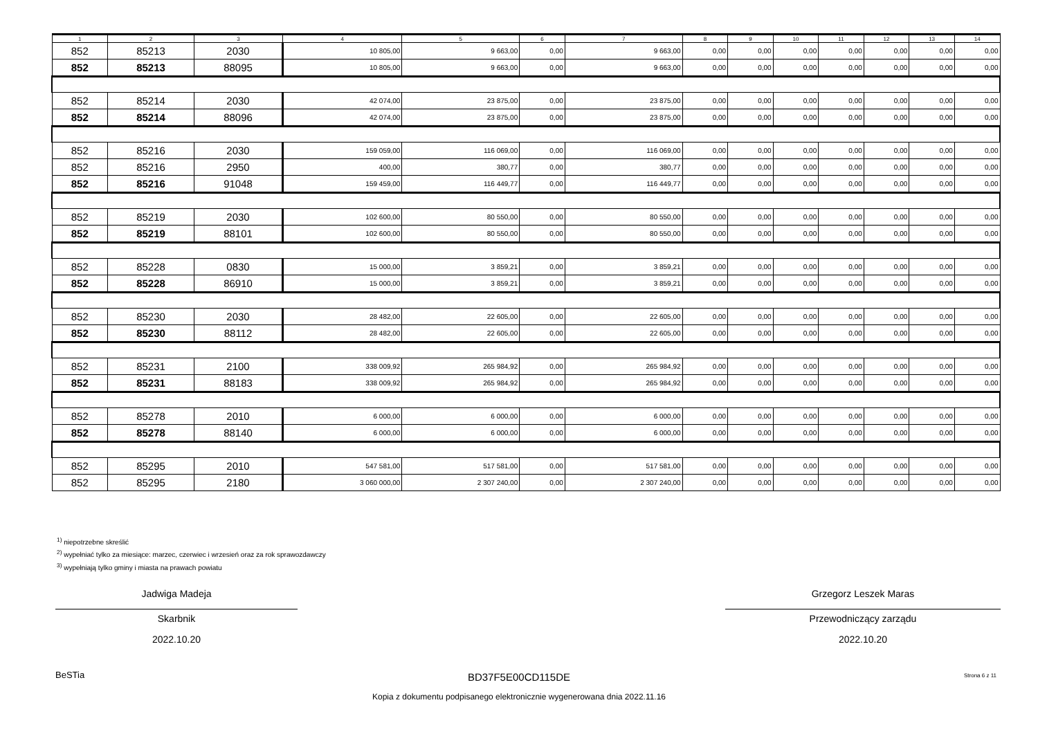| 1 | 2 | 3 | 4 | 5 | 6 | 7 | 8 | 9 | 10 | 11 | 12 | 13 | 14 |
| --- | --- | --- | --- | --- | --- | --- | --- | --- | --- | --- | --- | --- | --- |
| 852 | 85213 | 2030 | 10 805,00 | 9 663,00 | 0,00 | 9 663,00 | 0,00 | 0,00 | 0,00 | 0,00 | 0,00 | 0,00 | 0,00 |
| 852 | 85213 | 88095 | 10 805,00 | 9 663,00 | 0,00 | 9 663,00 | 0,00 | 0,00 | 0,00 | 0,00 | 0,00 | 0,00 | 0,00 |
| 852 | 85214 | 2030 | 42 074,00 | 23 875,00 | 0,00 | 23 875,00 | 0,00 | 0,00 | 0,00 | 0,00 | 0,00 | 0,00 | 0,00 |
| 852 | 85214 | 88096 | 42 074,00 | 23 875,00 | 0,00 | 23 875,00 | 0,00 | 0,00 | 0,00 | 0,00 | 0,00 | 0,00 | 0,00 |
| 852 | 85216 | 2030 | 159 059,00 | 116 069,00 | 0,00 | 116 069,00 | 0,00 | 0,00 | 0,00 | 0,00 | 0,00 | 0,00 | 0,00 |
| 852 | 85216 | 2950 | 400,00 | 380,77 | 0,00 | 380,77 | 0,00 | 0,00 | 0,00 | 0,00 | 0,00 | 0,00 | 0,00 |
| 852 | 85216 | 91048 | 159 459,00 | 116 449,77 | 0,00 | 116 449,77 | 0,00 | 0,00 | 0,00 | 0,00 | 0,00 | 0,00 | 0,00 |
| 852 | 85219 | 2030 | 102 600,00 | 80 550,00 | 0,00 | 80 550,00 | 0,00 | 0,00 | 0,00 | 0,00 | 0,00 | 0,00 | 0,00 |
| 852 | 85219 | 88101 | 102 600,00 | 80 550,00 | 0,00 | 80 550,00 | 0,00 | 0,00 | 0,00 | 0,00 | 0,00 | 0,00 | 0,00 |
| 852 | 85228 | 0830 | 15 000,00 | 3 859,21 | 0,00 | 3 859,21 | 0,00 | 0,00 | 0,00 | 0,00 | 0,00 | 0,00 | 0,00 |
| 852 | 85228 | 86910 | 15 000,00 | 3 859,21 | 0,00 | 3 859,21 | 0,00 | 0,00 | 0,00 | 0,00 | 0,00 | 0,00 | 0,00 |
| 852 | 85230 | 2030 | 28 482,00 | 22 605,00 | 0,00 | 22 605,00 | 0,00 | 0,00 | 0,00 | 0,00 | 0,00 | 0,00 | 0,00 |
| 852 | 85230 | 88112 | 28 482,00 | 22 605,00 | 0,00 | 22 605,00 | 0,00 | 0,00 | 0,00 | 0,00 | 0,00 | 0,00 | 0,00 |
| 852 | 85231 | 2100 | 338 009,92 | 265 984,92 | 0,00 | 265 984,92 | 0,00 | 0,00 | 0,00 | 0,00 | 0,00 | 0,00 | 0,00 |
| 852 | 85231 | 88183 | 338 009,92 | 265 984,92 | 0,00 | 265 984,92 | 0,00 | 0,00 | 0,00 | 0,00 | 0,00 | 0,00 | 0,00 |
| 852 | 85278 | 2010 | 6 000,00 | 6 000,00 | 0,00 | 6 000,00 | 0,00 | 0,00 | 0,00 | 0,00 | 0,00 | 0,00 | 0,00 |
| 852 | 85278 | 88140 | 6 000,00 | 6 000,00 | 0,00 | 6 000,00 | 0,00 | 0,00 | 0,00 | 0,00 | 0,00 | 0,00 | 0,00 |
| 852 | 85295 | 2010 | 547 581,00 | 517 581,00 | 0,00 | 517 581,00 | 0,00 | 0,00 | 0,00 | 0,00 | 0,00 | 0,00 | 0,00 |
| 852 | 85295 | 2180 | 3 060 000,00 | 2 307 240,00 | 0,00 | 2 307 240,00 | 0,00 | 0,00 | 0,00 | 0,00 | 0,00 | 0,00 | 0,00 |
<sup>1)</sup> niepotrzebne skreślić
<sup>2)</sup> wypełniać tylko za miesiące: marzec, czerwiec i wrzesień oraz za rok sprawozdawczy
<sup>3)</sup> wypełniają tylko gminy i miasta na prawach powiatu
Jadwiga Madeja
Skarbnik
2022.10.20
Grzegorz Leszek Maras
Przewodniczący zarządu
2022.10.20
BeSTia
BD37F5E00CD115DE Strona 6 z 11
Kopia z dokumentu podpisanego elektronicznie wygenerowana dnia 2022.11.16